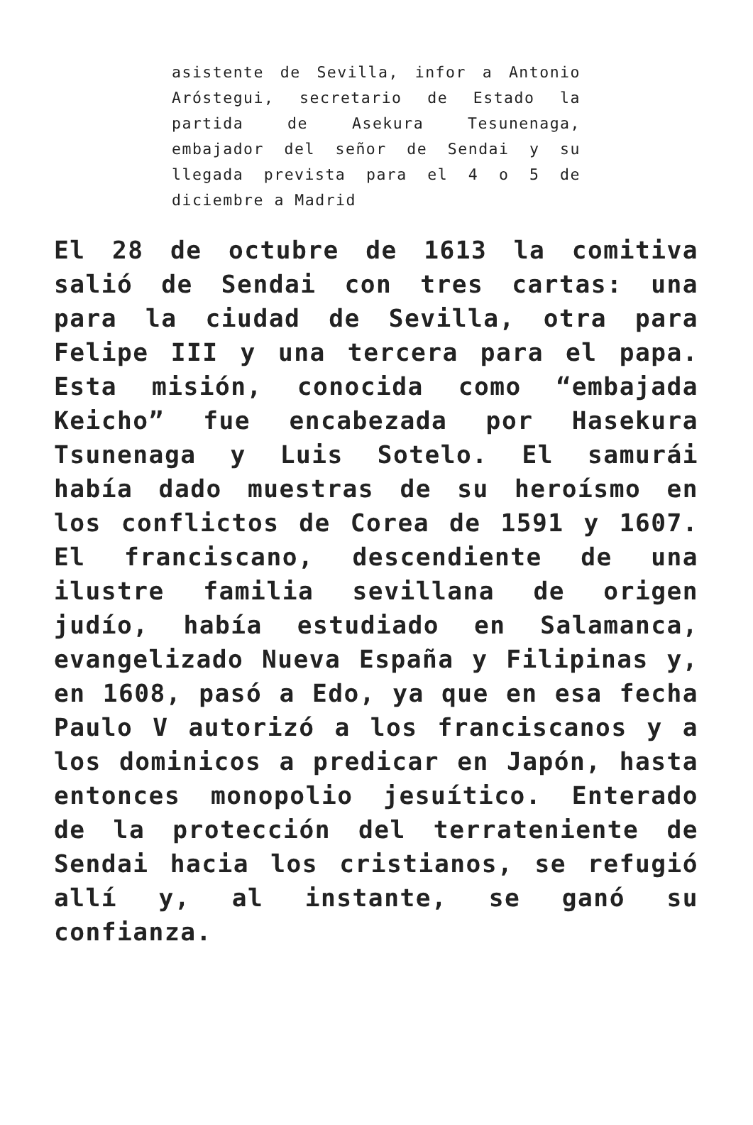asistente de Sevilla, infor a Antonio Aróstegui, secretario de Estado la partida de Asekura Tesunenaga, embajador del señor de Sendai y su llegada prevista para el 4 o 5 de diciembre a Madrid
El 28 de octubre de 1613 la comitiva salió de Sendai con tres cartas: una para la ciudad de Sevilla, otra para Felipe III y una tercera para el papa. Esta misión, conocida como “embajada Keicho” fue encabezada por Hasekura Tsunenaga y Luis Sotelo. El samurái había dado muestras de su heroísmo en los conflictos de Corea de 1591 y 1607. El franciscano, descendiente de una ilustre familia sevillana de origen judío, había estudiado en Salamanca, evangelizado Nueva España y Filipinas y, en 1608, pasó a Edo, ya que en esa fecha Paulo V autorizó a los franciscanos y a los dominicos a predicar en Japón, hasta entonces monopolio jesuítico. Enterado de la protección del terrateniente de Sendai hacia los cristianos, se refugió allí y, al instante, se ganó su confianza.